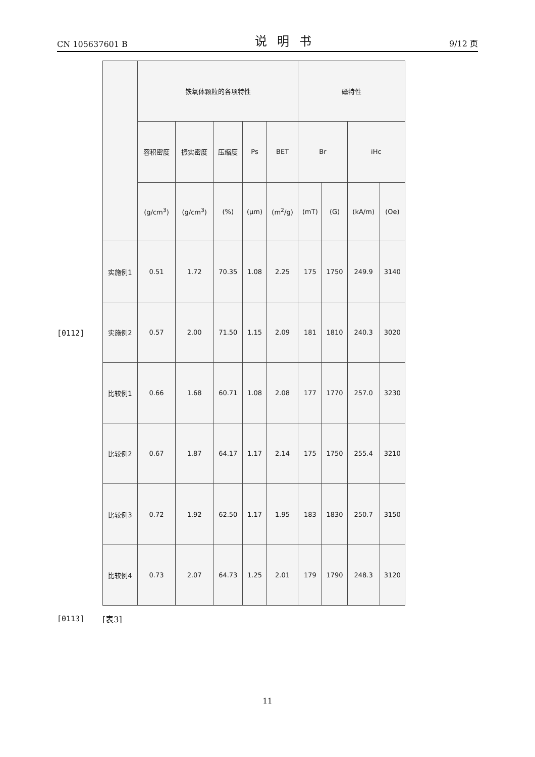CN 105637601 B 说明书 9/12 页
[0112]
| | 铁氧体颗粒的各项特性 | | | | | 磁特性 | | | |
| --- | --- | --- | --- | --- | --- | --- | --- | --- | --- |
| | 容积密度 | 振实密度 | 压缩度 | Ps | BET | Br | | iHc | |
| | (g/cm<sup>3</sup>) | (g/cm<sup>3</sup>) | (%) | (μm) | (m<sup>2</sup>/g) | (mT) | (G) | (kA/m) | (Oe) |
| 实施例1 | 0.51 | 1.72 | 70.35 | 1.08 | 2.25 | 175 | 1750 | 249.9 | 3140 |
| 实施例2 | 0.57 | 2.00 | 71.50 | 1.15 | 2.09 | 181 | 1810 | 240.3 | 3020 |
| 比较例1 | 0.66 | 1.68 | 60.71 | 1.08 | 2.08 | 177 | 1770 | 257.0 | 3230 |
| 比较例2 | 0.67 | 1.87 | 64.17 | 1.17 | 2.14 | 175 | 1750 | 255.4 | 3210 |
| 比较例3 | 0.72 | 1.92 | 62.50 | 1.17 | 1.95 | 183 | 1830 | 250.7 | 3150 |
| 比较例4 | 0.73 | 2.07 | 64.73 | 1.25 | 2.01 | 179 | 1790 | 248.3 | 3120 |
[0113] [表3]
11